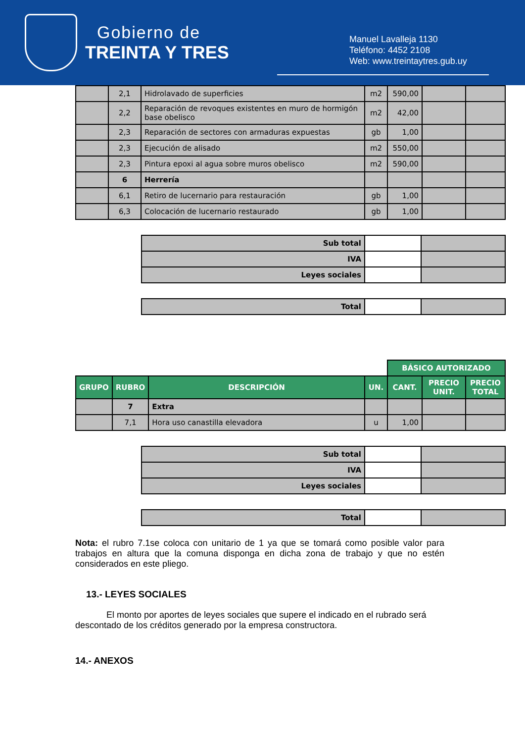Gobierno de
TREINTA Y TRES
Manuel Lavalleja 1130
Teléfono: 4452 2108
Web: www.treintaytres.gub.uy
| | 2,1 | Hidrolavado de superficies | m2 | 590,00 | | |
| | 2,2 | Reparación de revoques existentes en muro de hormigón base obelisco | m2 | 42,00 | | |
| | 2,3 | Reparación de sectores con armaduras expuestas | gb | 1,00 | | |
| | 2,3 | Ejecución de alisado | m2 | 550,00 | | |
| | 2,3 | Pintura epoxi al agua sobre muros obelisco | m2 | 590,00 | | |
| | 6 | Herrería | | | | |
| | 6,1 | Retiro de lucernario para restauración | gb | 1,00 | | |
| | 6,3 | Colocación de lucernario restaurado | gb | 1,00 | | |
| Sub total | | |
| IVA | | |
| Leyes sociales | | |
| Total | | |
| | | | | BÁSICO AUTORIZADO | | |
| --- | --- | --- | --- | --- | --- | --- |
| GRUPO | RUBRO | DESCRIPCIÓN | UN. | CANT. | PRECIO UNIT. | PRECIO TOTAL |
| | 7 | Extra | | | | |
| | 7,1 | Hora uso canastilla elevadora | u | 1,00 | | |
| Sub total | | |
| IVA | | |
| Leyes sociales | | |
| Total | | |
Nota: el rubro 7.1se coloca con unitario de 1 ya que se tomará como posible valor para trabajos en altura que la comuna disponga en dicha zona de trabajo y que no estén considerados en este pliego.
13.- LEYES SOCIALES
El monto por aportes de leyes sociales que supere el indicado en el rubrado será descontado de los créditos generado por la empresa constructora.
14.- ANEXOS